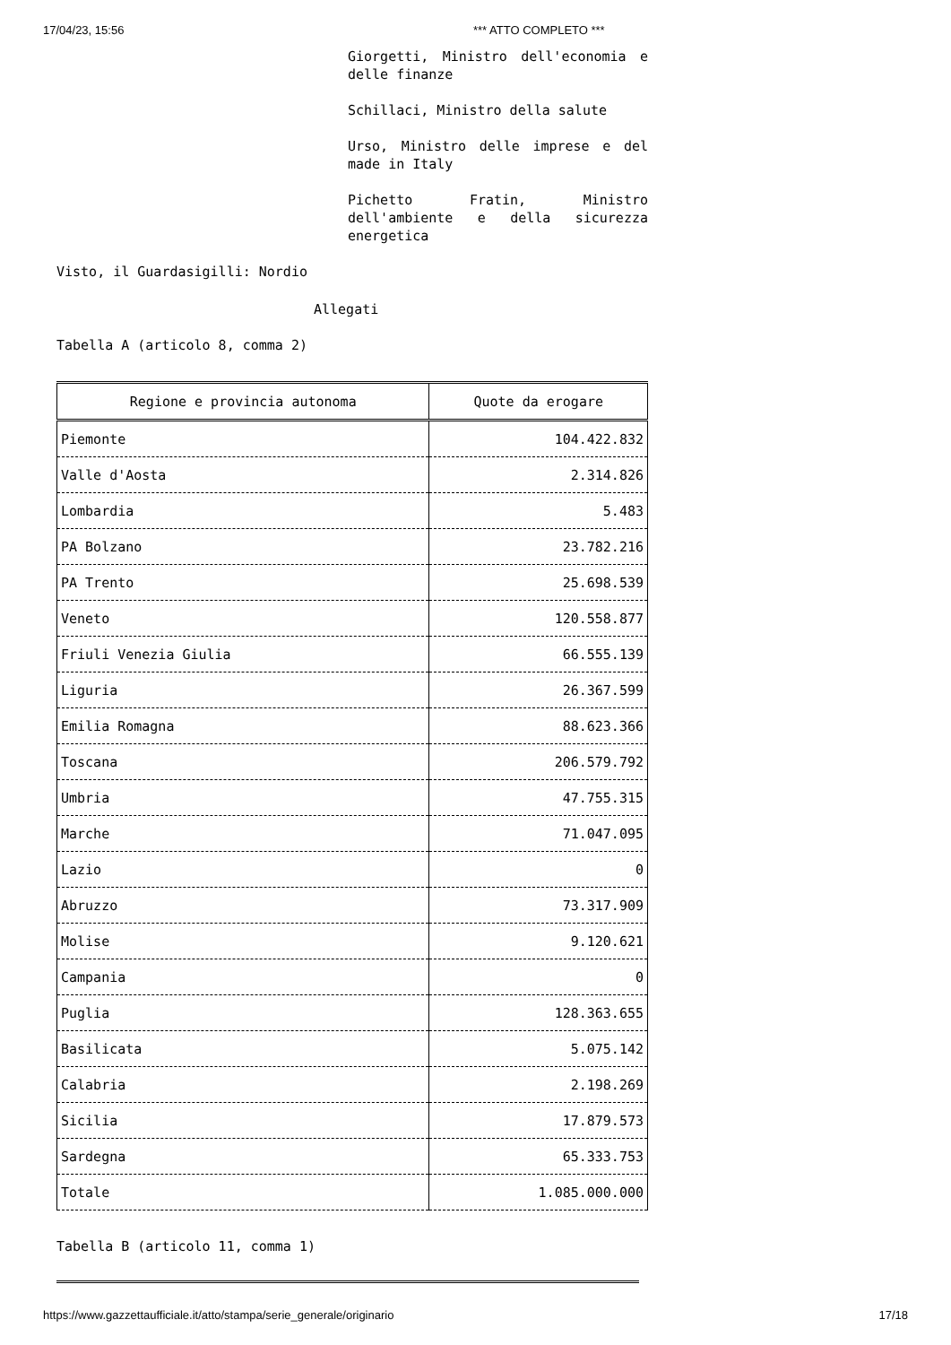17/04/23, 15:56 *** ATTO COMPLETO ***
Giorgetti, Ministro dell'economia e delle finanze
Schillaci, Ministro della salute
Urso, Ministro delle imprese e del made in Italy
Pichetto Fratin, Ministro dell'ambiente e della sicurezza energetica
Visto, il Guardasigilli: Nordio
Allegati
Tabella A (articolo 8, comma 2)
| Regione e provincia autonoma | Quote da erogare |
| --- | --- |
| Piemonte | 104.422.832 |
| Valle d'Aosta | 2.314.826 |
| Lombardia | 5.483 |
| PA Bolzano | 23.782.216 |
| PA Trento | 25.698.539 |
| Veneto | 120.558.877 |
| Friuli Venezia Giulia | 66.555.139 |
| Liguria | 26.367.599 |
| Emilia Romagna | 88.623.366 |
| Toscana | 206.579.792 |
| Umbria | 47.755.315 |
| Marche | 71.047.095 |
| Lazio | 0 |
| Abruzzo | 73.317.909 |
| Molise | 9.120.621 |
| Campania | 0 |
| Puglia | 128.363.655 |
| Basilicata | 5.075.142 |
| Calabria | 2.198.269 |
| Sicilia | 17.879.573 |
| Sardegna | 65.333.753 |
| Totale | 1.085.000.000 |
Tabella B (articolo 11, comma 1)
https://www.gazzettaufficiale.it/atto/stampa/serie_generale/originario 17/18